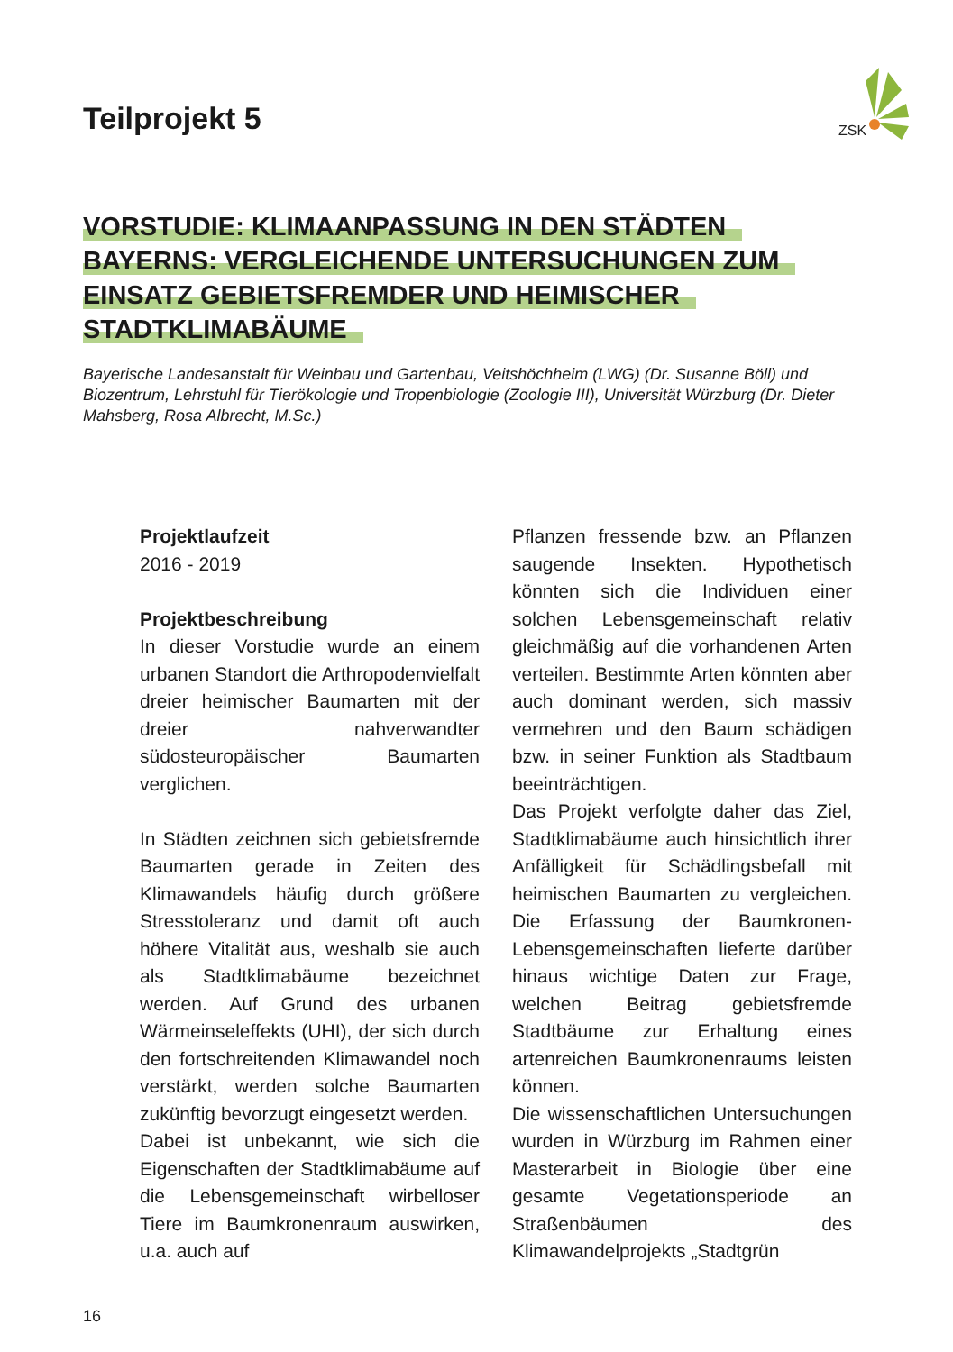ZSK
Teilprojekt 5
VORSTUDIE: KLIMAANPASSUNG IN DEN STÄDTEN
BAYERNS: VERGLEICHENDE UNTERSUCHUNGEN ZUM
EINSATZ GEBIETSFREMDER UND HEIMISCHER
STADTKLIMABÄUME
Bayerische Landesanstalt für Weinbau und Gartenbau, Veitshöchheim (LWG) (Dr. Susanne Böll) und Biozentrum, Lehrstuhl für Tierökologie und Tropenbiologie (Zoologie III), Universität Würzburg (Dr. Dieter Mahsberg, Rosa Albrecht, M.Sc.)
Projektlaufzeit
2016 - 2019
Projektbeschreibung
In dieser Vorstudie wurde an einem urbanen Standort die Arthropodenvielfalt dreier heimischer Baumarten mit der dreier nahverwandter südosteuropäischer Baumarten verglichen.
In Städten zeichnen sich gebietsfremde Baumarten gerade in Zeiten des Klimawandels häufig durch größere Stresstoleranz und damit oft auch höhere Vitalität aus, weshalb sie auch als Stadtklimabäume bezeichnet werden. Auf Grund des urbanen Wärmeinseleffekts (UHI), der sich durch den fortschreitenden Klimawandel noch verstärkt, werden solche Baumarten zukünftig bevorzugt eingesetzt werden.
Dabei ist unbekannt, wie sich die Eigenschaften der Stadtklimabäume auf die Lebensgemeinschaft wirbelloser Tiere im Baumkronenraum auswirken, u.a. auch auf
Pflanzen fressende bzw. an Pflanzen saugende Insekten. Hypothetisch könnten sich die Individuen einer solchen Lebensgemeinschaft relativ gleichmäßig auf die vorhandenen Arten verteilen. Bestimmte Arten könnten aber auch dominant werden, sich massiv vermehren und den Baum schädigen bzw. in seiner Funktion als Stadtbaum beeinträchtigen.
Das Projekt verfolgte daher das Ziel, Stadtklimabäume auch hinsichtlich ihrer Anfälligkeit für Schädlingsbefall mit heimischen Baumarten zu vergleichen. Die Erfassung der Baumkronen-Lebensgemeinschaften lieferte darüber hinaus wichtige Daten zur Frage, welchen Beitrag gebietsfremde Stadtbäume zur Erhaltung eines artenreichen Baumkronenraums leisten können.
Die wissenschaftlichen Untersuchungen wurden in Würzburg im Rahmen einer Masterarbeit in Biologie über eine gesamte Vegetationsperiode an Straßenbäumen des Klimawandelprojekts „Stadtgrün
16